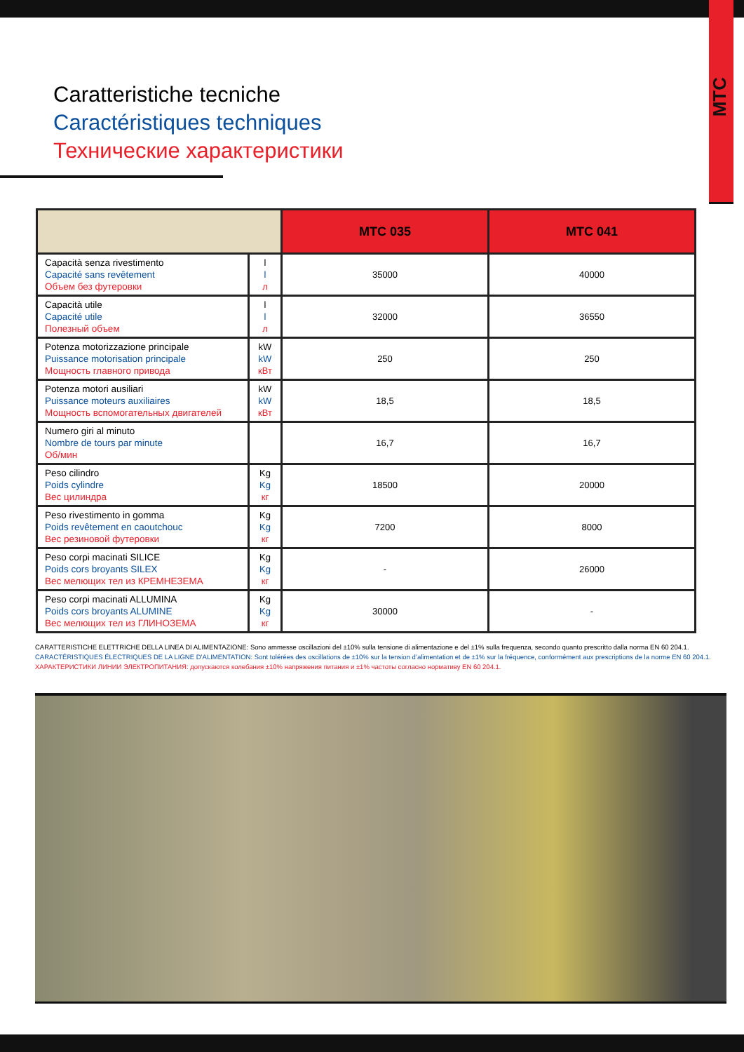MTC
Caratteristiche tecniche
Caractéristiques techniques
Технические характеристики
| | | MTC 035 | MTC 041 |
| --- | --- | --- | --- |
| Capacità senza rivestimento Capacité sans revêtement Объем без футеровки | l l л | 35000 | 40000 |
| Capacità utile Capacité utile Полезный объем | l l л | 32000 | 36550 |
| Potenza motorizzazione principale Puissance motorisation principale Мощность главного привода | kW kW кВт | 250 | 250 |
| Potenza motori ausiliari Puissance moteurs auxiliaires Мощность вспомогательных двигателей | kW kW кВт | 18,5 | 18,5 |
| Numero giri al minuto Nombre de tours par minute Об/мин | | 16,7 | 16,7 |
| Peso cilindro Poids cylindre Вес цилиндра | Kg Kg кг | 18500 | 20000 |
| Peso rivestimento in gomma Poids revêtement en caoutchouc Вес резиновой футеровки | Kg Kg кг | 7200 | 8000 |
| Peso corpi macinati SILICE Poids cors broyants SILEX Вес мелющих тел из КРЕМНЕЗЕМА | Kg Kg кг | - | 26000 |
| Peso corpi macinati ALLUMINA Poids cors broyants ALUMINE Вес мелющих тел из ГЛИНОЗЕМА | Kg Kg кг | 30000 | - |
CARATTERISTICHE ELETTRICHE DELLA LINEA DI ALIMENTAZIONE: Sono ammesse oscillazioni del ±10% sulla tensione di alimentazione e del ±1% sulla frequenza, secondo quanto prescritto dalla norma EN 60 204.1.
CARACTÉRISTIQUES ÉLECTRIQUES DE LA LIGNE D’ALIMENTATION: Sont tolérées des oscillations de ±10% sur la tension d’alimentation et de ±1% sur la fréquence, conformément aux prescriptions de la norme EN 60 204.1.
ХАРАКТЕРИСТИКИ ЛИНИИ ЭЛЕКТРОПИТАНИЯ: допускаются колебания ±10% напряжения питания и ±1% частоты согласно нормативу EN 60 204.1.